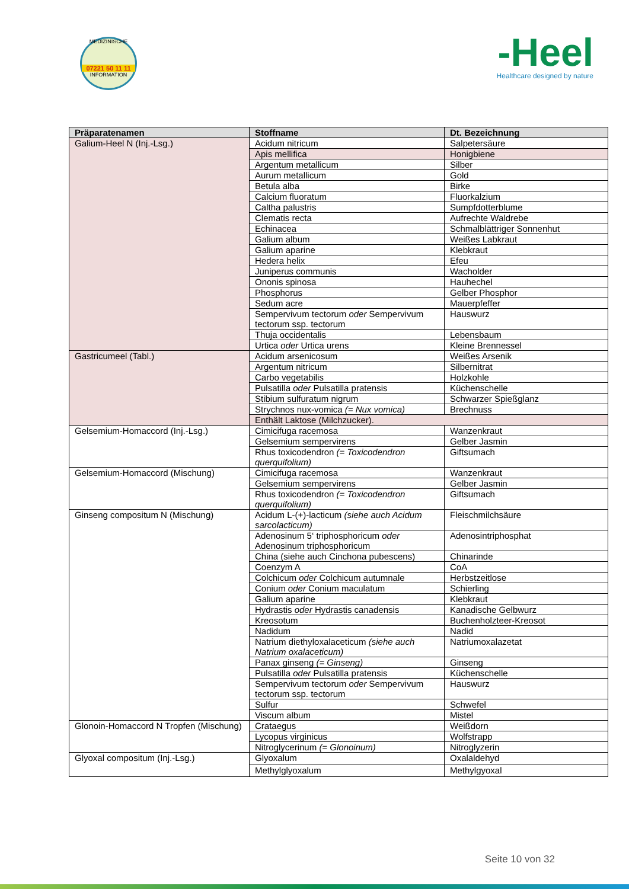MEDIZINISCHE
07221 50 11 11
INFORMATION
-Heel
Healthcare designed by nature
| Präparatenamen | Stoffname | Dt. Bezeichnung |
| --- | --- | --- |
| Galium-Heel N (Inj.-Lsg.) | Acidum nitricum | Salpetersäure |
| | Apis mellifica | Honigbiene |
| | Argentum metallicum | Silber |
| | Aurum metallicum | Gold |
| | Betula alba | Birke |
| | Calcium fluoratum | Fluorkalzium |
| | Caltha palustris | Sumpfdotterblume |
| | Clematis recta | Aufrechte Waldrebe |
| | Echinacea | Schmalblättriger Sonnenhut |
| | Galium album | Weißes Labkraut |
| | Galium aparine | Klebkraut |
| | Hedera helix | Efeu |
| | Juniperus communis | Wacholder |
| | Ononis spinosa | Hauhechel |
| | Phosphorus | Gelber Phosphor |
| | Sedum acre | Mauerpfeffer |
| | Sempervivum tectorum oder Sempervivum tectorum ssp. tectorum | Hauswurz |
| | Thuja occidentalis | Lebensbaum |
| | Urtica oder Urtica urens | Kleine Brennessel |
| Gastricumeel (Tabl.) | Acidum arsenicosum | Weißes Arsenik |
| | Argentum nitricum | Silbernitrat |
| | Carbo vegetabilis | Holzkohle |
| | Pulsatilla oder Pulsatilla pratensis | Küchenschelle |
| | Stibium sulfuratum nigrum | Schwarzer Spießglanz |
| | Strychnos nux-vomica (= Nux vomica) | Brechnuss |
| | Enthält Laktose (Milchzucker). | |
| Gelsemium-Homaccord (Inj.-Lsg.) | Cimicifuga racemosa | Wanzenkraut |
| | Gelsemium sempervirens | Gelber Jasmin |
| | Rhus toxicodendron (= Toxicodendron querquifolium) | Giftsumach |
| Gelsemium-Homaccord (Mischung) | Cimicifuga racemosa | Wanzenkraut |
| | Gelsemium sempervirens | Gelber Jasmin |
| | Rhus toxicodendron (= Toxicodendron querquifolium) | Giftsumach |
| Ginseng compositum N (Mischung) | Acidum L-(+)-lacticum (siehe auch Acidum sarcolacticum) | Fleischmilchsäure |
| | Adenosinum 5‘ triphosphoricum oder Adenosinum triphosphoricum | Adenosintriphosphat |
| | China (siehe auch Cinchona pubescens) | Chinarinde |
| | Coenzym A | CoA |
| | Colchicum oder Colchicum autumnale | Herbstzeitlose |
| | Conium oder Conium maculatum | Schierling |
| | Galium aparine | Klebkraut |
| | Hydrastis oder Hydrastis canadensis | Kanadische Gelbwurz |
| | Kreosotum | Buchenholzteer-Kreosot |
| | Nadidum | Nadid |
| | Natrium diethyloxalaceticum (siehe auch Natrium oxalaceticum) | Natriumoxalazetat |
| | Panax ginseng (= Ginseng) | Ginseng |
| | Pulsatilla oder Pulsatilla pratensis | Küchenschelle |
| | Sempervivum tectorum oder Sempervivum tectorum ssp. tectorum | Hauswurz |
| | Sulfur | Schwefel |
| | Viscum album | Mistel |
| Glonoin-Homaccord N Tropfen (Mischung) | Crataegus | Weißdorn |
| | Lycopus virginicus | Wolfstrapp |
| | Nitroglycerinum (= Glonoinum) | Nitroglyzerin |
| Glyoxal compositum (Inj.-Lsg.) | Glyoxalum | Oxalaldehyd |
| | Methylglyoxalum | Methylgyoxal |
Seite 10 von 32